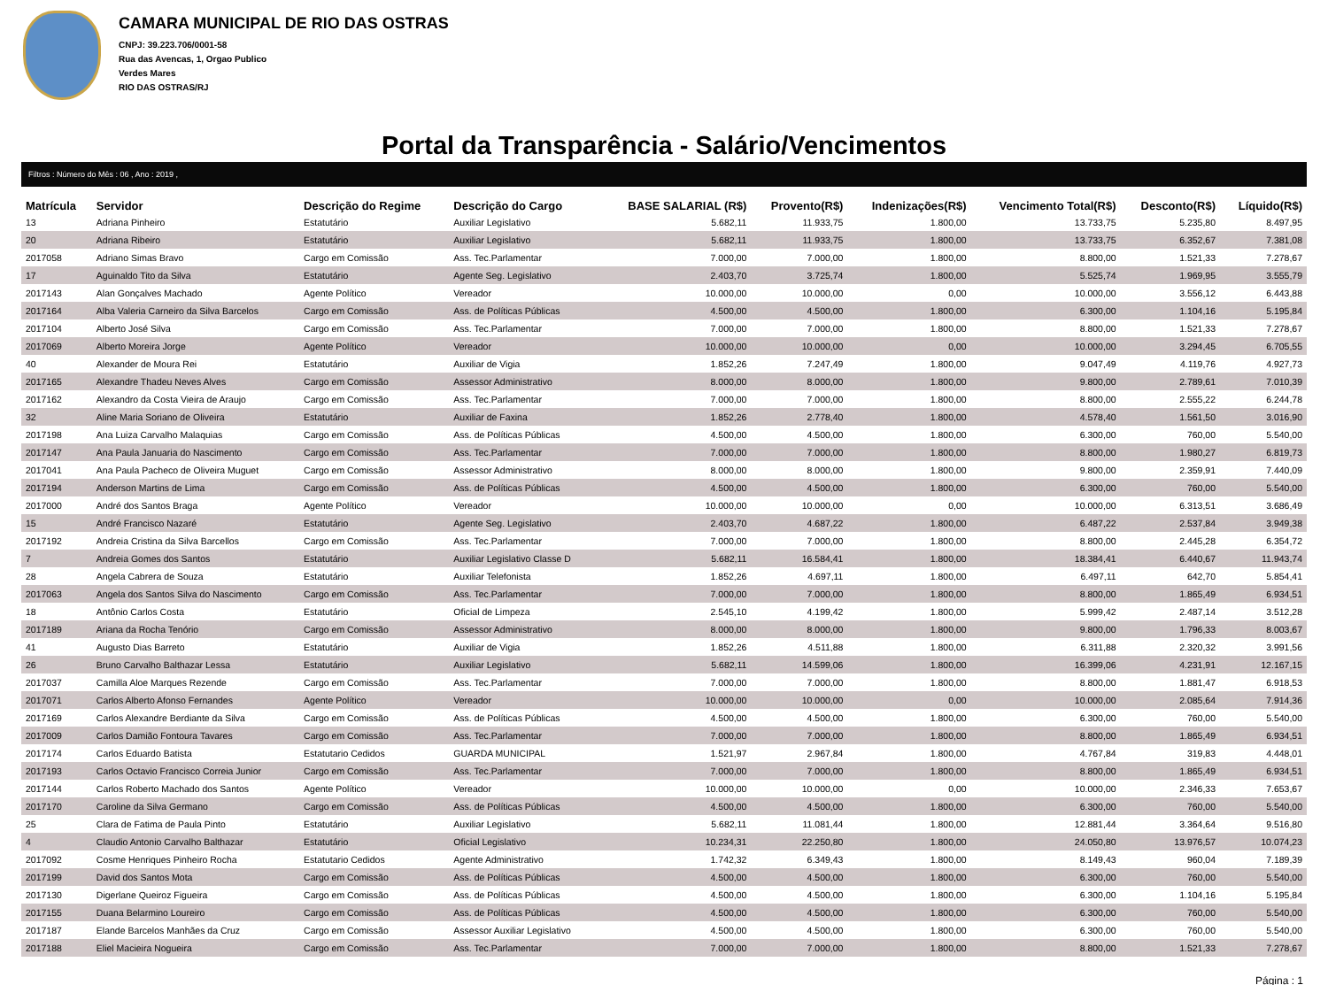CAMARA MUNICIPAL DE RIO DAS OSTRAS
CNPJ: 39.223.706/0001-58
Rua das Avencas, 1, Orgao Publico
Verdes Mares
RIO DAS OSTRAS/RJ
Portal da Transparência - Salário/Vencimentos
Filtros : Número do Mês : 06 , Ano : 2019 ,
| Matrícula | Servidor | Descrição do Regime | Descrição do Cargo | BASE SALARIAL (R$) | Provento(R$) | Indenizações(R$) | Vencimento Total(R$) | Desconto(R$) | Líquido(R$) |
| --- | --- | --- | --- | --- | --- | --- | --- | --- | --- |
| 13 | Adriana Pinheiro | Estatutário | Auxiliar Legislativo | 5.682,11 | 11.933,75 | 1.800,00 | 13.733,75 | 5.235,80 | 8.497,95 |
| 20 | Adriana Ribeiro | Estatutário | Auxiliar Legislativo | 5.682,11 | 11.933,75 | 1.800,00 | 13.733,75 | 6.352,67 | 7.381,08 |
| 2017058 | Adriano Simas Bravo | Cargo em Comissão | Ass. Tec.Parlamentar | 7.000,00 | 7.000,00 | 1.800,00 | 8.800,00 | 1.521,33 | 7.278,67 |
| 17 | Aguinaldo Tito da Silva | Estatutário | Agente Seg. Legislativo | 2.403,70 | 3.725,74 | 1.800,00 | 5.525,74 | 1.969,95 | 3.555,79 |
| 2017143 | Alan Gonçalves Machado | Agente Político | Vereador | 10.000,00 | 10.000,00 | 0,00 | 10.000,00 | 3.556,12 | 6.443,88 |
| 2017164 | Alba Valeria Carneiro da Silva Barcelos | Cargo em Comissão | Ass. de Políticas Públicas | 4.500,00 | 4.500,00 | 1.800,00 | 6.300,00 | 1.104,16 | 5.195,84 |
| 2017104 | Alberto José Silva | Cargo em Comissão | Ass. Tec.Parlamentar | 7.000,00 | 7.000,00 | 1.800,00 | 8.800,00 | 1.521,33 | 7.278,67 |
| 2017069 | Alberto Moreira Jorge | Agente Político | Vereador | 10.000,00 | 10.000,00 | 0,00 | 10.000,00 | 3.294,45 | 6.705,55 |
| 40 | Alexander de Moura Rei | Estatutário | Auxiliar de Vigia | 1.852,26 | 7.247,49 | 1.800,00 | 9.047,49 | 4.119,76 | 4.927,73 |
| 2017165 | Alexandre Thadeu Neves Alves | Cargo em Comissão | Assessor Administrativo | 8.000,00 | 8.000,00 | 1.800,00 | 9.800,00 | 2.789,61 | 7.010,39 |
| 2017162 | Alexandro da Costa Vieira de Araujo | Cargo em Comissão | Ass. Tec.Parlamentar | 7.000,00 | 7.000,00 | 1.800,00 | 8.800,00 | 2.555,22 | 6.244,78 |
| 32 | Aline Maria Soriano de Oliveira | Estatutário | Auxiliar de Faxina | 1.852,26 | 2.778,40 | 1.800,00 | 4.578,40 | 1.561,50 | 3.016,90 |
| 2017198 | Ana Luiza Carvalho Malaquias | Cargo em Comissão | Ass. de Políticas Públicas | 4.500,00 | 4.500,00 | 1.800,00 | 6.300,00 | 760,00 | 5.540,00 |
| 2017147 | Ana Paula Januaria do Nascimento | Cargo em Comissão | Ass. Tec.Parlamentar | 7.000,00 | 7.000,00 | 1.800,00 | 8.800,00 | 1.980,27 | 6.819,73 |
| 2017041 | Ana Paula Pacheco de Oliveira Muguet | Cargo em Comissão | Assessor Administrativo | 8.000,00 | 8.000,00 | 1.800,00 | 9.800,00 | 2.359,91 | 7.440,09 |
| 2017194 | Anderson Martins de Lima | Cargo em Comissão | Ass. de Políticas Públicas | 4.500,00 | 4.500,00 | 1.800,00 | 6.300,00 | 760,00 | 5.540,00 |
| 2017000 | André dos Santos Braga | Agente Político | Vereador | 10.000,00 | 10.000,00 | 0,00 | 10.000,00 | 6.313,51 | 3.686,49 |
| 15 | André Francisco Nazaré | Estatutário | Agente Seg. Legislativo | 2.403,70 | 4.687,22 | 1.800,00 | 6.487,22 | 2.537,84 | 3.949,38 |
| 2017192 | Andreia Cristina da Silva Barcellos | Cargo em Comissão | Ass. Tec.Parlamentar | 7.000,00 | 7.000,00 | 1.800,00 | 8.800,00 | 2.445,28 | 6.354,72 |
| 7 | Andreia Gomes dos Santos | Estatutário | Auxiliar Legislativo Classe D | 5.682,11 | 16.584,41 | 1.800,00 | 18.384,41 | 6.440,67 | 11.943,74 |
| 28 | Angela Cabrera de Souza | Estatutário | Auxiliar Telefonista | 1.852,26 | 4.697,11 | 1.800,00 | 6.497,11 | 642,70 | 5.854,41 |
| 2017063 | Angela dos Santos Silva do Nascimento | Cargo em Comissão | Ass. Tec.Parlamentar | 7.000,00 | 7.000,00 | 1.800,00 | 8.800,00 | 1.865,49 | 6.934,51 |
| 18 | Antônio Carlos Costa | Estatutário | Oficial de Limpeza | 2.545,10 | 4.199,42 | 1.800,00 | 5.999,42 | 2.487,14 | 3.512,28 |
| 2017189 | Ariana da Rocha Tenório | Cargo em Comissão | Assessor Administrativo | 8.000,00 | 8.000,00 | 1.800,00 | 9.800,00 | 1.796,33 | 8.003,67 |
| 41 | Augusto Dias Barreto | Estatutário | Auxiliar de Vigia | 1.852,26 | 4.511,88 | 1.800,00 | 6.311,88 | 2.320,32 | 3.991,56 |
| 26 | Bruno Carvalho Balthazar Lessa | Estatutário | Auxiliar Legislativo | 5.682,11 | 14.599,06 | 1.800,00 | 16.399,06 | 4.231,91 | 12.167,15 |
| 2017037 | Camilla Aloe Marques Rezende | Cargo em Comissão | Ass. Tec.Parlamentar | 7.000,00 | 7.000,00 | 1.800,00 | 8.800,00 | 1.881,47 | 6.918,53 |
| 2017071 | Carlos Alberto Afonso Fernandes | Agente Político | Vereador | 10.000,00 | 10.000,00 | 0,00 | 10.000,00 | 2.085,64 | 7.914,36 |
| 2017169 | Carlos Alexandre Berdiante da Silva | Cargo em Comissão | Ass. de Políticas Públicas | 4.500,00 | 4.500,00 | 1.800,00 | 6.300,00 | 760,00 | 5.540,00 |
| 2017009 | Carlos Damião Fontoura Tavares | Cargo em Comissão | Ass. Tec.Parlamentar | 7.000,00 | 7.000,00 | 1.800,00 | 8.800,00 | 1.865,49 | 6.934,51 |
| 2017174 | Carlos Eduardo Batista | Estatutario Cedidos | GUARDA MUNICIPAL | 1.521,97 | 2.967,84 | 1.800,00 | 4.767,84 | 319,83 | 4.448,01 |
| 2017193 | Carlos Octavio Francisco Correia Junior | Cargo em Comissão | Ass. Tec.Parlamentar | 7.000,00 | 7.000,00 | 1.800,00 | 8.800,00 | 1.865,49 | 6.934,51 |
| 2017144 | Carlos Roberto Machado dos Santos | Agente Político | Vereador | 10.000,00 | 10.000,00 | 0,00 | 10.000,00 | 2.346,33 | 7.653,67 |
| 2017170 | Caroline da Silva Germano | Cargo em Comissão | Ass. de Políticas Públicas | 4.500,00 | 4.500,00 | 1.800,00 | 6.300,00 | 760,00 | 5.540,00 |
| 25 | Clara de Fatima de Paula Pinto | Estatutário | Auxiliar Legislativo | 5.682,11 | 11.081,44 | 1.800,00 | 12.881,44 | 3.364,64 | 9.516,80 |
| 4 | Claudio Antonio Carvalho Balthazar | Estatutário | Oficial Legislativo | 10.234,31 | 22.250,80 | 1.800,00 | 24.050,80 | 13.976,57 | 10.074,23 |
| 2017092 | Cosme Henriques Pinheiro Rocha | Estatutario Cedidos | Agente Administrativo | 1.742,32 | 6.349,43 | 1.800,00 | 8.149,43 | 960,04 | 7.189,39 |
| 2017199 | David dos Santos Mota | Cargo em Comissão | Ass. de Políticas Públicas | 4.500,00 | 4.500,00 | 1.800,00 | 6.300,00 | 760,00 | 5.540,00 |
| 2017130 | Digerlane Queiroz Figueira | Cargo em Comissão | Ass. de Políticas Públicas | 4.500,00 | 4.500,00 | 1.800,00 | 6.300,00 | 1.104,16 | 5.195,84 |
| 2017155 | Duana Belarmino Loureiro | Cargo em Comissão | Ass. de Políticas Públicas | 4.500,00 | 4.500,00 | 1.800,00 | 6.300,00 | 760,00 | 5.540,00 |
| 2017187 | Elande Barcelos Manhães da Cruz | Cargo em Comissão | Assessor Auxiliar Legislativo | 4.500,00 | 4.500,00 | 1.800,00 | 6.300,00 | 760,00 | 5.540,00 |
| 2017188 | Eliel Macieira Nogueira | Cargo em Comissão | Ass. Tec.Parlamentar | 7.000,00 | 7.000,00 | 1.800,00 | 8.800,00 | 1.521,33 | 7.278,67 |
Página : 1